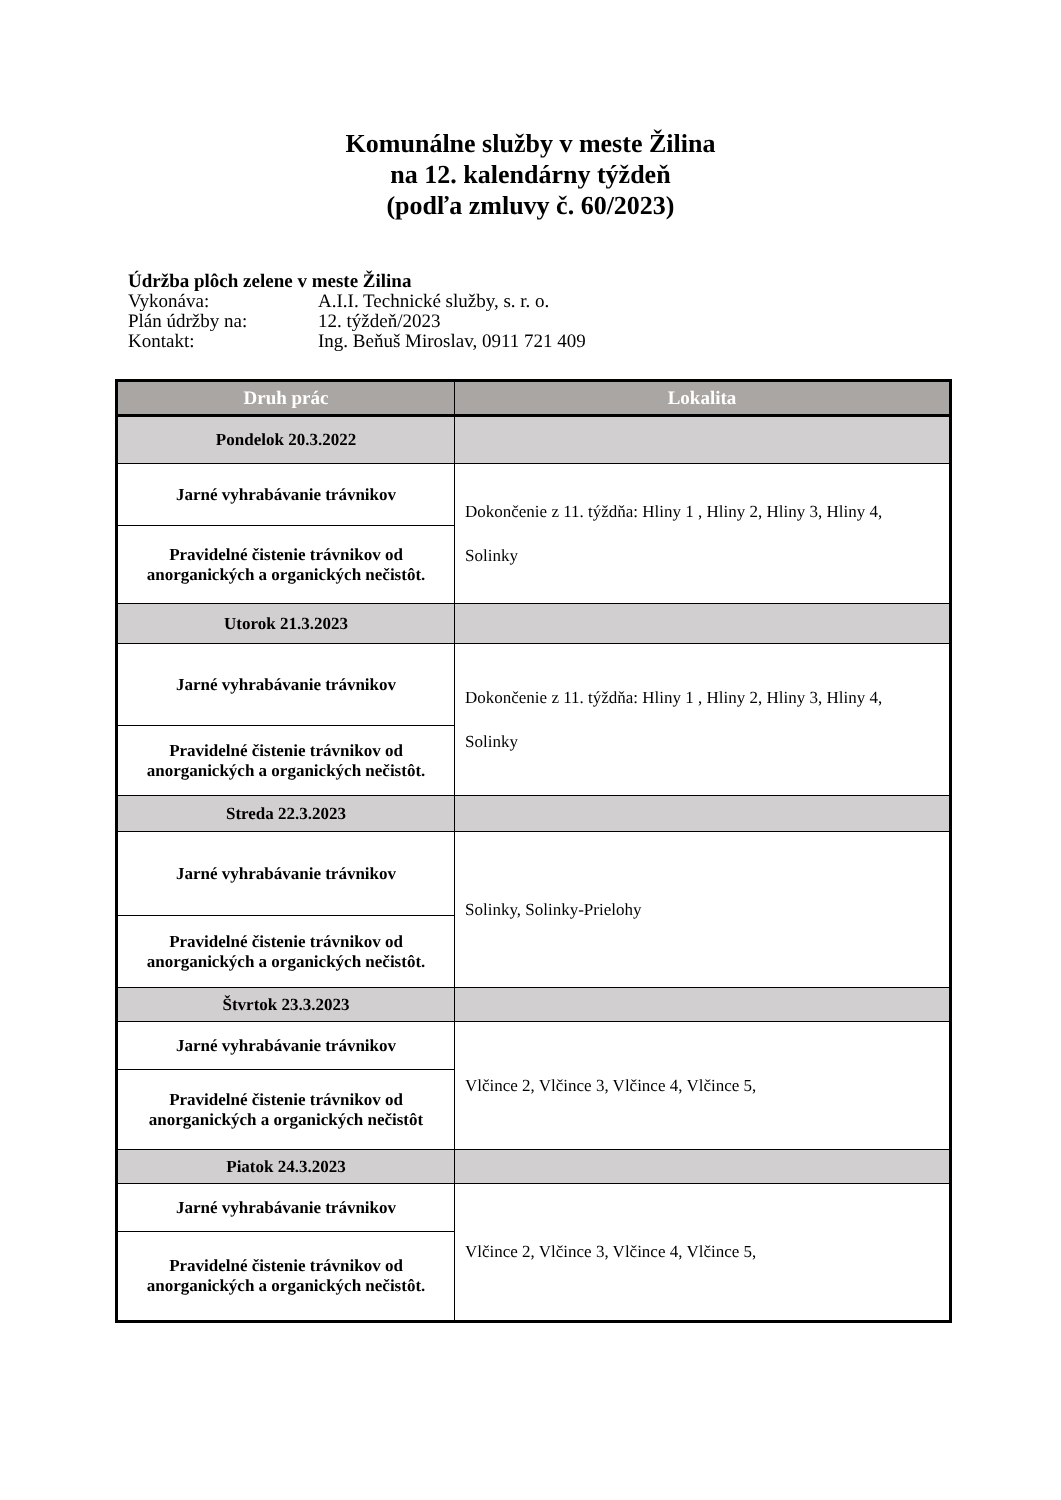Komunálne služby v meste Žilina
na 12. kalendárny týždeň
(podľa zmluvy č. 60/2023)
Údržba plôch zelene v meste Žilina
Vykonáva: A.I.I. Technické služby, s. r. o.
Plán údržby na: 12. týždeň/2023
Kontakt: Ing. Beňuš Miroslav, 0911 721 409
| Druh prác | Lokalita |
| --- | --- |
| Pondelok 20.3.2022 | |
| Jarné vyhrabávanie trávnikov | Dokončenie z 11. týždňa: Hliny 1 , Hliny 2, Hliny 3, Hliny 4, Solinky |
| Pravidelné čistenie trávnikov od anorganických a organických nečistôt. | |
| Utorok 21.3.2023 | |
| Jarné vyhrabávanie trávnikov | Dokončenie z 11. týždňa: Hliny 1 , Hliny 2, Hliny 3, Hliny 4, Solinky |
| Pravidelné čistenie trávnikov od anorganických a organických nečistôt. | |
| Streda 22.3.2023 | |
| Jarné vyhrabávanie trávnikov | Solinky, Solinky-Prielohy |
| Pravidelné čistenie trávnikov od anorganických a organických nečistôt. | |
| Štvrtok 23.3.2023 | |
| Jarné vyhrabávanie trávnikov | Vlčince 2, Vlčince 3, Vlčince 4, Vlčince 5, |
| Pravidelné čistenie trávnikov od anorganických a organických nečistôt | |
| Piatok 24.3.2023 | |
| Jarné vyhrabávanie trávnikov | Vlčince 2, Vlčince 3, Vlčince 4, Vlčince 5, |
| Pravidelné čistenie trávnikov od anorganických a organických nečistôt. | |